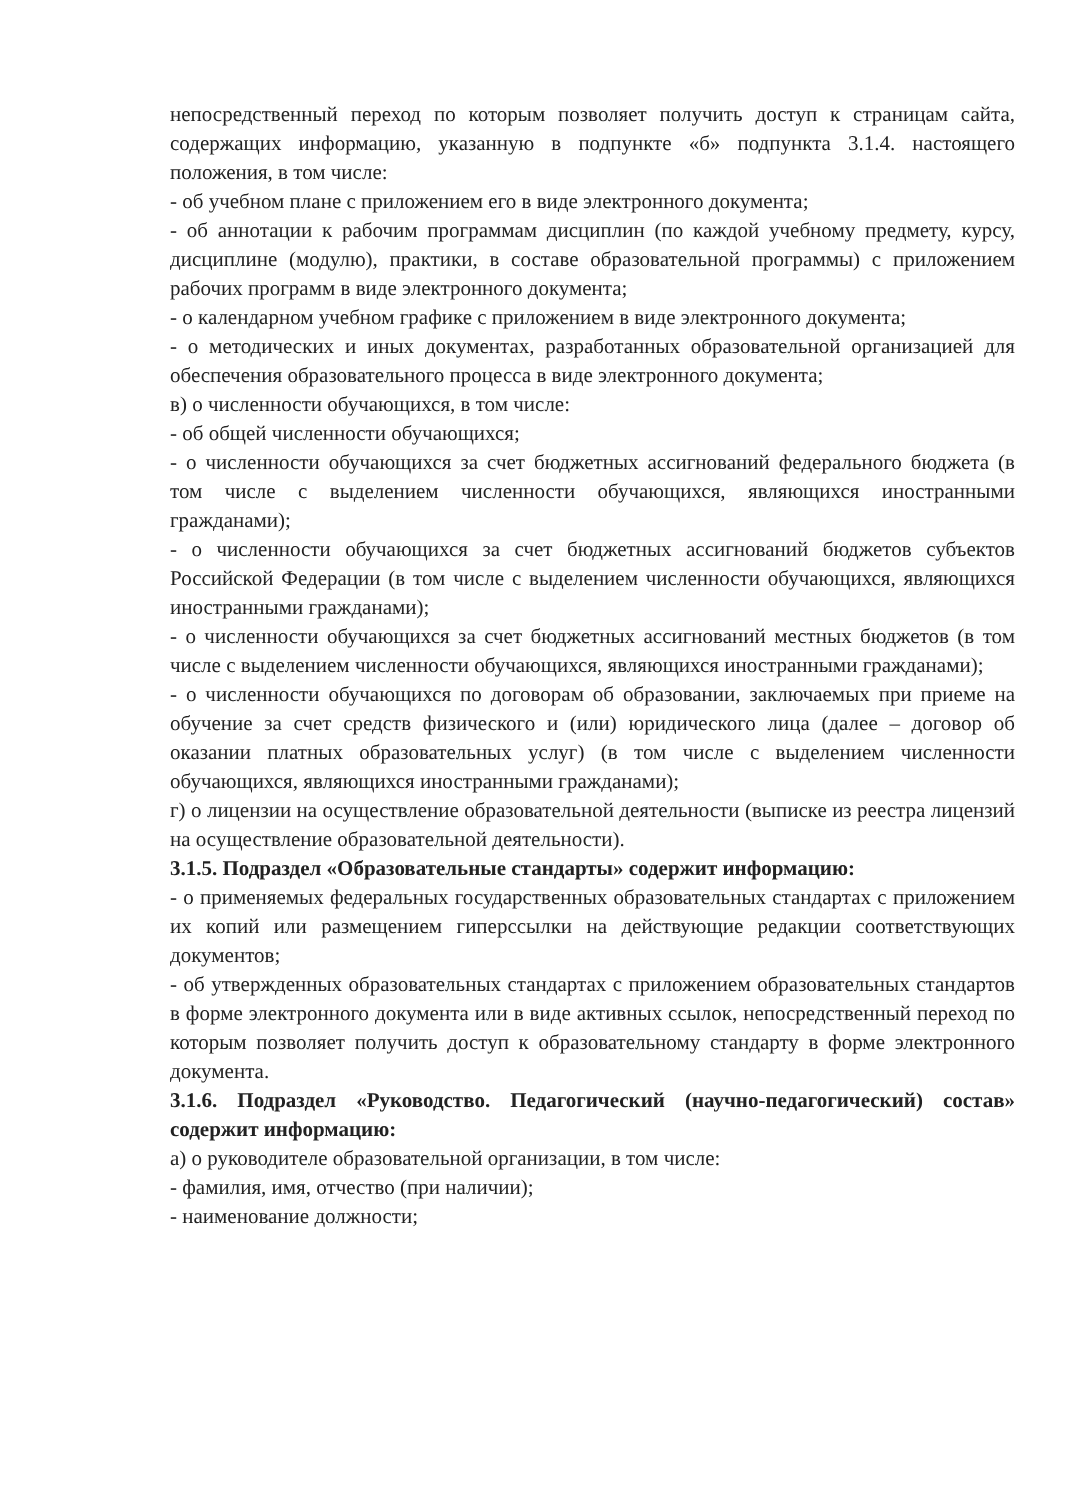непосредственный переход по которым позволяет получить доступ к страницам сайта, содержащих информацию, указанную в подпункте «б» подпункта 3.1.4. настоящего положения, в том числе:
- об учебном плане с приложением его в виде электронного документа;
- об аннотации к рабочим программам дисциплин (по каждой учебному предмету, курсу, дисциплине (модулю), практики, в составе образовательной программы) с приложением рабочих программ в виде электронного документа;
- о календарном учебном графике с приложением в виде электронного документа;
- о методических и иных документах, разработанных образовательной организацией для обеспечения образовательного процесса в виде электронного документа;
в) о численности обучающихся, в том числе:
- об общей численности обучающихся;
- о численности обучающихся за счет бюджетных ассигнований федерального бюджета (в том числе с выделением численности обучающихся, являющихся иностранными гражданами);
- о численности обучающихся за счет бюджетных ассигнований бюджетов субъектов Российской Федерации (в том числе с выделением численности обучающихся, являющихся иностранными гражданами);
- о численности обучающихся за счет бюджетных ассигнований местных бюджетов (в том числе с выделением численности обучающихся, являющихся иностранными гражданами);
- о численности обучающихся по договорам об образовании, заключаемых при приеме на обучение за счет средств физического и (или) юридического лица (далее – договор об оказании платных образовательных услуг) (в том числе с выделением численности обучающихся, являющихся иностранными гражданами);
г) о лицензии на осуществление образовательной деятельности (выписке из реестра лицензий на осуществление образовательной деятельности).
3.1.5. Подраздел «Образовательные стандарты» содержит информацию:
- о применяемых федеральных государственных образовательных стандартах с приложением их копий или размещением гиперссылки на действующие редакции соответствующих документов;
- об утвержденных образовательных стандартах с приложением образовательных стандартов в форме электронного документа или в виде активных ссылок, непосредственный переход по которым позволяет получить доступ к образовательному стандарту в форме электронного документа.
3.1.6. Подраздел «Руководство. Педагогический (научно-педагогический) состав» содержит информацию:
а) о руководителе образовательной организации, в том числе:
- фамилия, имя, отчество (при наличии);
- наименование должности;